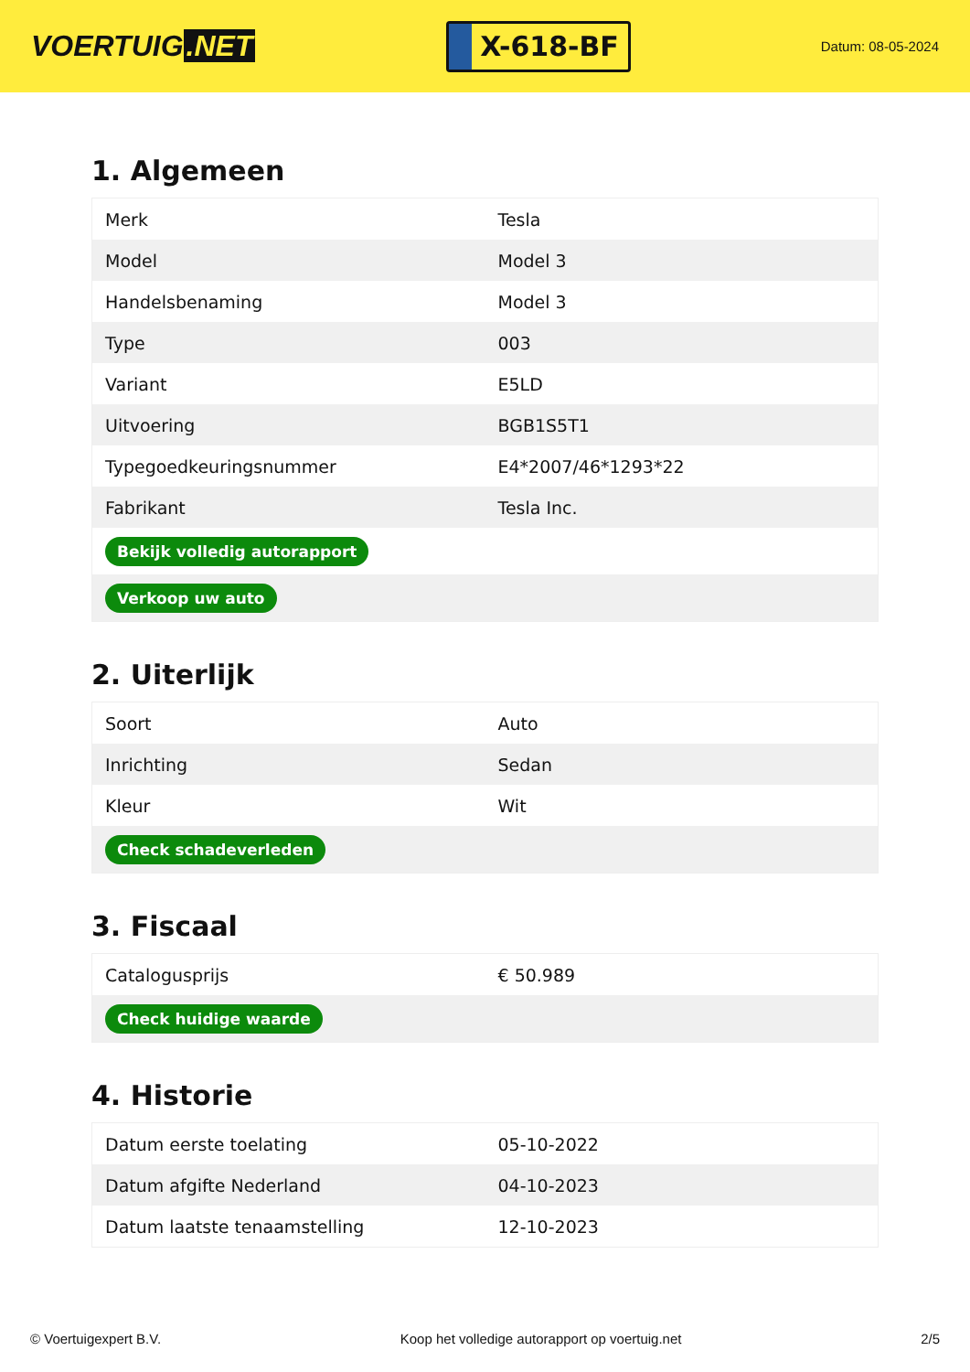VOERTUIG.NET
X-618-BF
Datum: 08-05-2024
1. Algemeen
| Merk | Tesla |
| Model | Model 3 |
| Handelsbenaming | Model 3 |
| Type | 003 |
| Variant | E5LD |
| Uitvoering | BGB1S5T1 |
| Typegoedkeuringsnummer | E4*2007/46*1293*22 |
| Fabrikant | Tesla Inc. |
| Bekijk volledig autorapport | |
| Verkoop uw auto | |
2. Uiterlijk
| Soort | Auto |
| Inrichting | Sedan |
| Kleur | Wit |
| Check schadeverleden | |
3. Fiscaal
| Catalogusprijs | € 50.989 |
| Check huidige waarde | |
4. Historie
| Datum eerste toelating | 05-10-2022 |
| Datum afgifte Nederland | 04-10-2023 |
| Datum laatste tenaamstelling | 12-10-2023 |
© Voertuigexpert B.V. Koop het volledige autorapport op voertuig.net 2/5